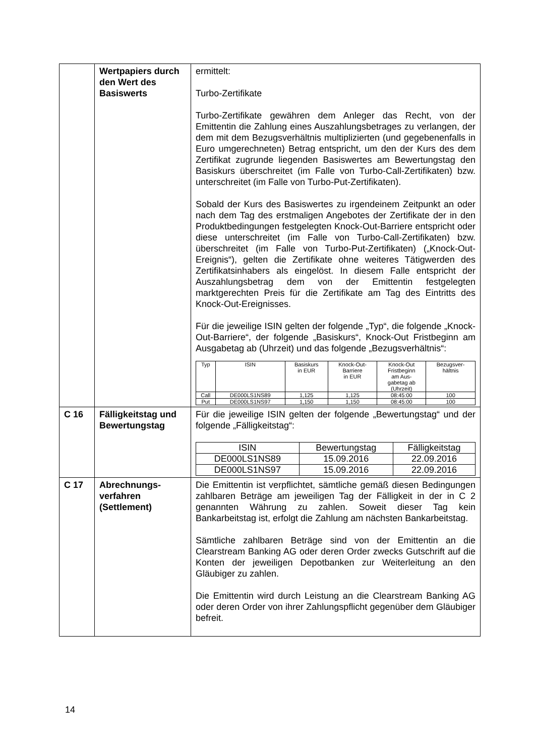| | Wertpapiers durch den Wert des Basiswerts | ermittelt: Turbo-Zertifikate Turbo-Zertifikate gewähren dem Anleger das Recht, von der Emittentin die Zahlung eines Auszahlungsbetrages zu verlangen, der dem mit dem Bezugsverhältnis multiplizierten (und gegebenenfalls in Euro umgerechneten) Betrag entspricht, um den der Kurs des dem Zertifikat zugrunde liegenden Basiswertes am Bewertungstag den Basiskurs überschreitet (im Falle von Turbo-Call-Zertifikaten) bzw. unterschreitet (im Falle von Turbo-Put-Zertifikaten). Sobald der Kurs des Basiswertes zu irgendeinem Zeitpunkt an oder nach dem Tag des erstmaligen Angebotes der Zertifikate der in den Produktbedingungen festgelegten Knock-Out-Barriere entspricht oder diese unterschreitet (im Falle von Turbo-Call-Zertifikaten) bzw. überschreitet (im Falle von Turbo-Put-Zertifikaten) („Knock-Out-Ereignis“), gelten die Zertifikate ohne weiteres Tätigwerden des Zertifikatsinhabers als eingelöst. In diesem Falle entspricht der Auszahlungsbetrag dem von der Emittentin festgelegten marktgerechten Preis für die Zertifikate am Tag des Eintritts des Knock-Out-Ereignisses. Für die jeweilige ISIN gelten der folgende „Typ“, die folgende „Knock-Out-Barriere“, der folgende „Basiskurs“, Knock-Out Fristbeginn am Ausgabetag ab (Uhrzeit) und das folgende „Bezugsverhältnis“: / Typ / ISIN / Basiskurs in EUR / Knock-Out- Barriere in EUR / Knock-Out Fristbeginn am Aus- gabetag ab (Uhrzeit) / Bezugsver- hältnis / / --- / --- / --- / --- / --- / --- / / Call / DE000LS1NS89 / 1,125 / 1,125 / 08:45:00 / 100 / / Put / DE000LS1NS97 / 1,150 / 1,150 / 08:45:00 / 100 / |
| C 16 | Fälligkeitstag und Bewertungstag | Für die jeweilige ISIN gelten der folgende „Bewertungstag“ und der folgende „Fälligkeitstag“: / ISIN / Bewertungstag / Fälligkeitstag / / --- / --- / --- / / DE000LS1NS89 / 15.09.2016 / 22.09.2016 / / DE000LS1NS97 / 15.09.2016 / 22.09.2016 / |
| C 17 | Abrechnungs- verfahren (Settlement) | Die Emittentin ist verpflichtet, sämtliche gemäß diesen Bedingungen zahlbaren Beträge am jeweiligen Tag der Fälligkeit in der in C 2 genannten Währung zu zahlen. Soweit dieser Tag kein Bankarbeitstag ist, erfolgt die Zahlung am nächsten Bankarbeitstag. Sämtliche zahlbaren Beträge sind von der Emittentin an die Clearstream Banking AG oder deren Order zwecks Gutschrift auf die Konten der jeweiligen Depotbanken zur Weiterleitung an den Gläubiger zu zahlen. Die Emittentin wird durch Leistung an die Clearstream Banking AG oder deren Order von ihrer Zahlungspflicht gegenüber dem Gläubiger befreit. |
14